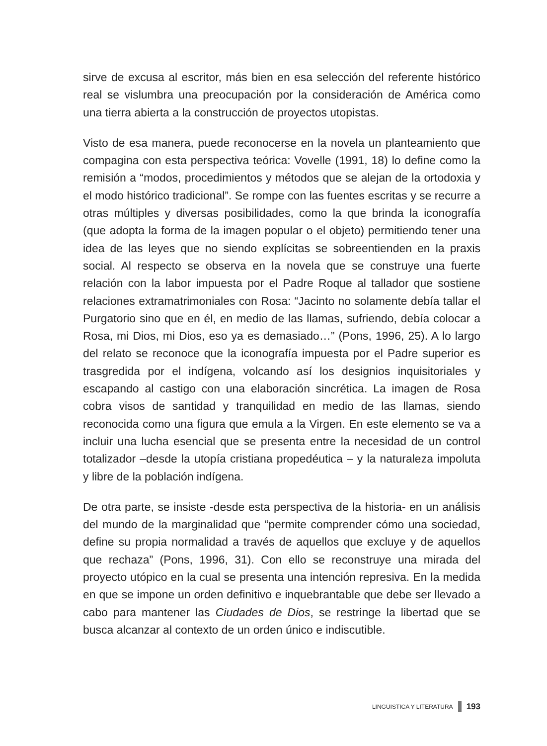sirve de excusa al escritor, más bien en esa selección del referente histórico real se vislumbra una preocupación por la consideración de América como una tierra abierta a la construcción de proyectos utopistas.
Visto de esa manera, puede reconocerse en la novela un planteamiento que compagina con esta perspectiva teórica: Vovelle (1991, 18) lo define como la remisión a “modos, procedimientos y métodos que se alejan de la ortodoxia y el modo histórico tradicional”. Se rompe con las fuentes escritas y se recurre a otras múltiples y diversas posibilidades, como la que brinda la iconografía (que adopta la forma de la imagen popular o el objeto) permitiendo tener una idea de las leyes que no siendo explícitas se sobreentienden en la praxis social. Al respecto se observa en la novela que se construye una fuerte relación con la labor impuesta por el Padre Roque al tallador que sostiene relaciones extramatrimoniales con Rosa: “Jacinto no solamente debía tallar el Purgatorio sino que en él, en medio de las llamas, sufriendo, debía colocar a Rosa, mi Dios, mi Dios, eso ya es demasiado…” (Pons, 1996, 25). A lo largo del relato se reconoce que la iconografía impuesta por el Padre superior es trasgredida por el indígena, volcando así los designios inquisitoriales y escapando al castigo con una elaboración sincrética. La imagen de Rosa cobra visos de santidad y tranquilidad en medio de las llamas, siendo reconocida como una figura que emula a la Virgen. En este elemento se va a incluir una lucha esencial que se presenta entre la necesidad de un control totalizador –desde la utopía cristiana propedéutica – y la naturaleza impoluta y libre de la población indígena.
De otra parte, se insiste -desde esta perspectiva de la historia- en un análisis del mundo de la marginalidad que “permite comprender cómo una sociedad, define su propia normalidad a través de aquellos que excluye y de aquellos que rechaza” (Pons, 1996, 31). Con ello se reconstruye una mirada del proyecto utópico en la cual se presenta una intención represiva. En la medida en que se impone un orden definitivo e inquebrantable que debe ser llevado a cabo para mantener las Ciudades de Dios, se restringe la libertad que se busca alcanzar al contexto de un orden único e indiscutible.
LINGÜISTICA Y LITERATURA 193